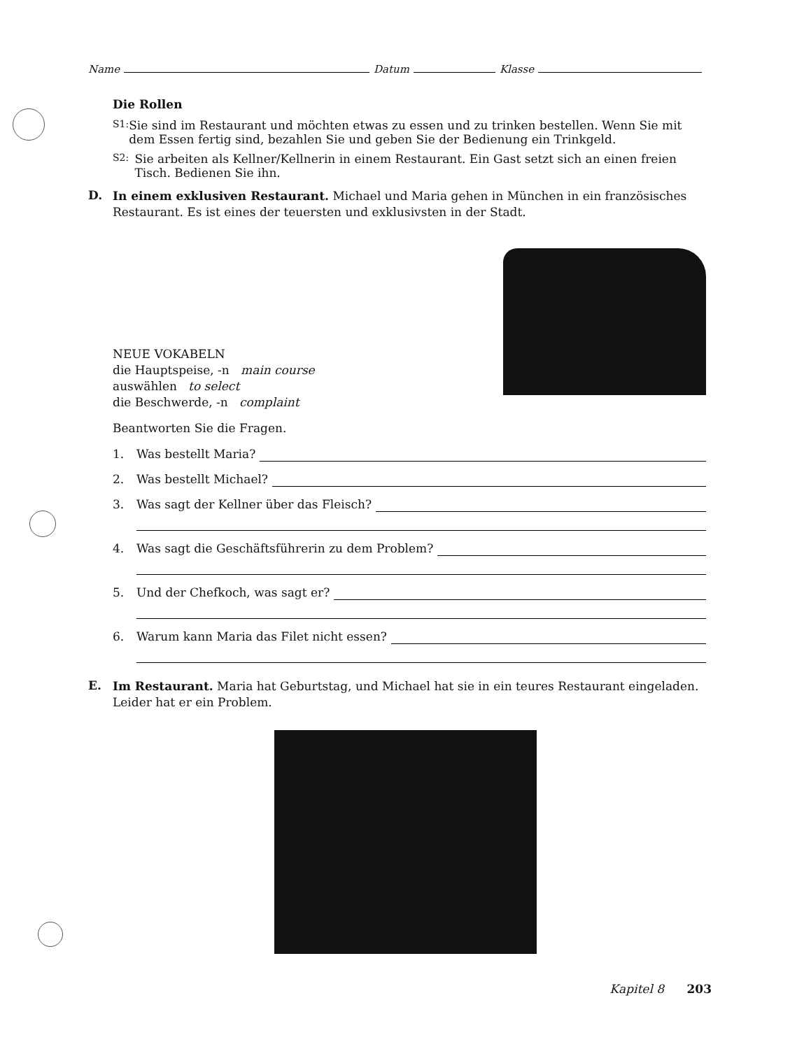Name Datum Klasse
Die Rollen
S1: Sie sind im Restaurant und möchten etwas zu essen und zu trinken bestellen. Wenn Sie mit dem Essen fertig sind, bezahlen Sie und geben Sie der Bedienung ein Trinkgeld.
S2: Sie arbeiten als Kellner/Kellnerin in einem Restaurant. Ein Gast setzt sich an einen freien Tisch. Bedienen Sie ihn.
D.
In einem exklusiven Restaurant. Michael und Maria gehen in München in ein französisches Restaurant. Es ist eines der teuersten und exklusivsten in der Stadt.
NEUE VOKABELN
die Hauptspeise, -n main course
auswählen to select
die Beschwerde, -n complaint
Beantworten Sie die Fragen.
1. Was bestellt Maria?
2. Was bestellt Michael?
3. Was sagt der Kellner über das Fleisch?
4. Was sagt die Geschäftsführerin zu dem Problem?
5. Und der Chefkoch, was sagt er?
6. Warum kann Maria das Filet nicht essen?
E.
Im Restaurant. Maria hat Geburtstag, und Michael hat sie in ein teures Restaurant eingeladen. Leider hat er ein Problem.
Kapitel 8 203